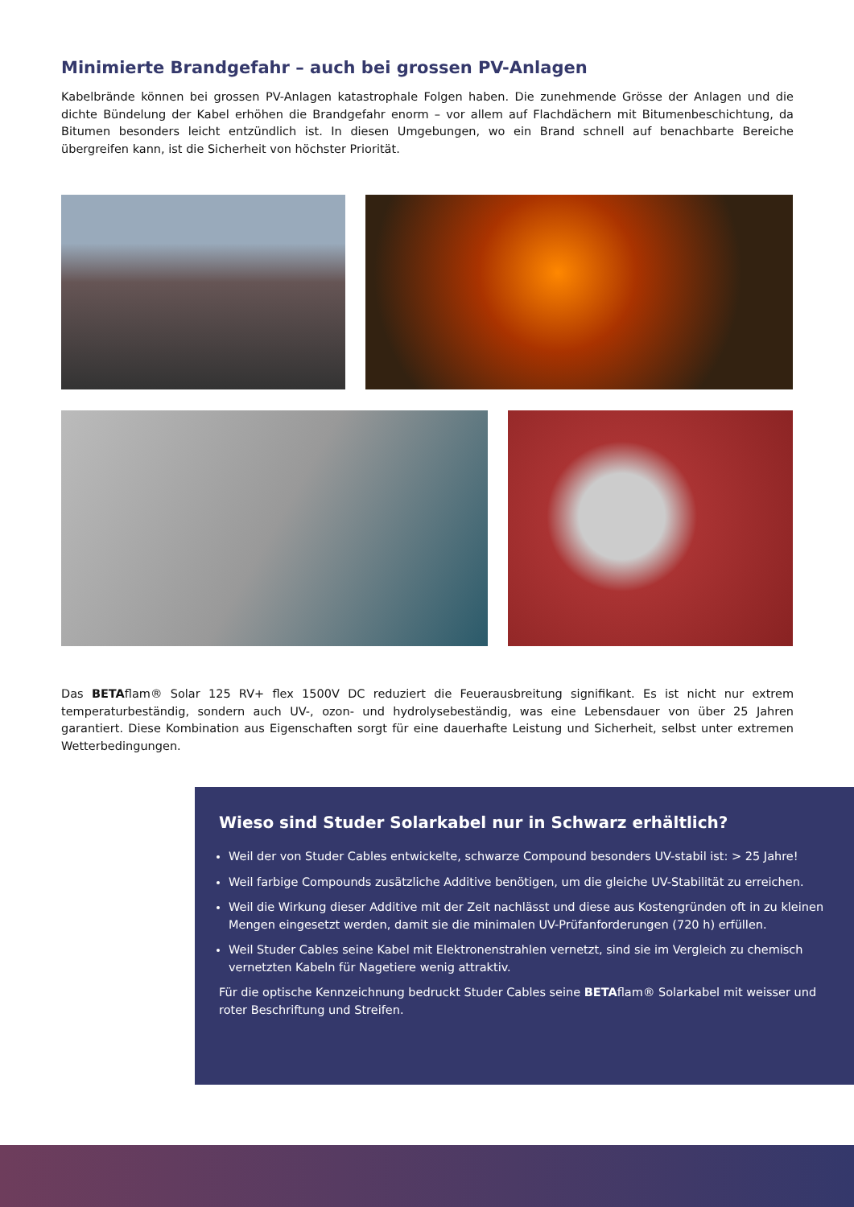Minimierte Brandgefahr – auch bei grossen PV-Anlagen
Kabelbrände können bei grossen PV-Anlagen katastrophale Folgen haben. Die zunehmende Grösse der Anlagen und die dichte Bündelung der Kabel erhöhen die Brandgefahr enorm – vor allem auf Flachdächern mit Bitumenbeschichtung, da Bitumen besonders leicht entzündlich ist. In diesen Umgebungen, wo ein Brand schnell auf benachbarte Bereiche übergreifen kann, ist die Sicherheit von höchster Priorität.
Das BETAflam® Solar 125 RV+ flex 1500V DC reduziert die Feuerausbreitung signifikant. Es ist nicht nur extrem temperaturbeständig, sondern auch UV-, ozon- und hydrolysebeständig, was eine Lebensdauer von über 25 Jahren garantiert. Diese Kombination aus Eigenschaften sorgt für eine dauerhafte Leistung und Sicherheit, selbst unter extremen Wetterbedingungen.
Wieso sind Studer Solarkabel nur in Schwarz erhältlich?
Weil der von Studer Cables entwickelte, schwarze Compound besonders UV-stabil ist: > 25 Jahre!
Weil farbige Compounds zusätzliche Additive benötigen, um die gleiche UV-Stabilität zu erreichen.
Weil die Wirkung dieser Additive mit der Zeit nachlässt und diese aus Kostengründen oft in zu kleinen Mengen eingesetzt werden, damit sie die minimalen UV-Prüfanforderungen (720 h) erfüllen.
Weil Studer Cables seine Kabel mit Elektronenstrahlen vernetzt, sind sie im Vergleich zu chemisch vernetzten Kabeln für Nagetiere wenig attraktiv.
Für die optische Kennzeichnung bedruckt Studer Cables seine BETAflam® Solarkabel mit weisser und roter Beschriftung und Streifen.